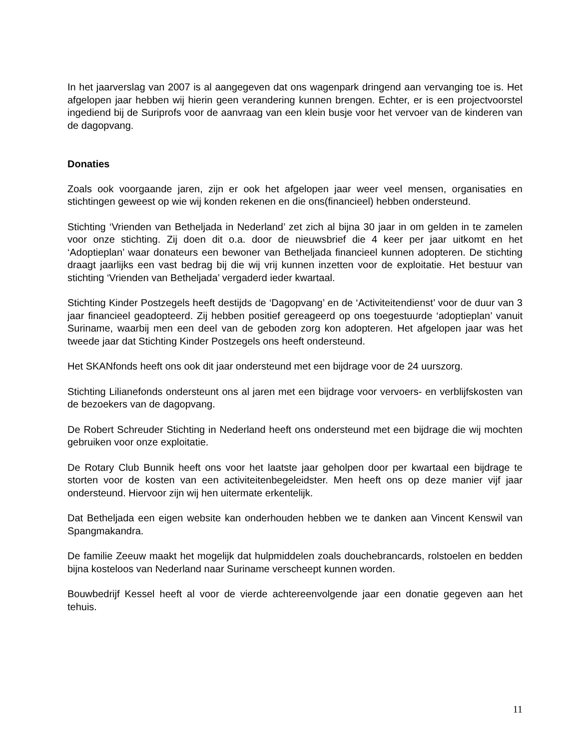In het jaarverslag van 2007 is al aangegeven dat ons wagenpark dringend aan vervanging toe is. Het afgelopen jaar hebben wij hierin geen verandering kunnen brengen. Echter, er is een projectvoorstel ingediend bij de Suriprofs voor de aanvraag van een klein busje voor het vervoer van de kinderen van de dagopvang.
Donaties
Zoals ook voorgaande jaren, zijn er ook het afgelopen jaar weer veel mensen, organisaties en stichtingen geweest op wie wij konden rekenen en die ons(financieel) hebben ondersteund.
Stichting ‘Vrienden van Betheljada in Nederland’ zet zich al bijna 30 jaar in om gelden in te zamelen voor onze stichting. Zij doen dit o.a. door de nieuwsbrief die 4 keer per jaar uitkomt en het ‘Adoptieplan’ waar donateurs een bewoner van Betheljada financieel kunnen adopteren. De stichting draagt jaarlijks een vast bedrag bij die wij vrij kunnen inzetten voor de exploitatie. Het bestuur van stichting ‘Vrienden van Betheljada’ vergaderd ieder kwartaal.
Stichting Kinder Postzegels heeft destijds de ‘Dagopvang’ en de ‘Activiteitendienst’ voor de duur van 3 jaar financieel geadopteerd. Zij hebben positief gereageerd op ons toegestuurde ‘adoptieplan’ vanuit Suriname, waarbij men een deel van de geboden zorg kon adopteren. Het afgelopen jaar was het tweede jaar dat Stichting Kinder Postzegels ons heeft ondersteund.
Het SKANfonds heeft ons ook dit jaar ondersteund met een bijdrage voor de 24 uurszorg.
Stichting Lilianefonds ondersteunt ons al jaren met een bijdrage voor vervoers- en verblijfskosten van de bezoekers van de dagopvang.
De Robert Schreuder Stichting in Nederland heeft ons ondersteund met een bijdrage die wij mochten gebruiken voor onze exploitatie.
De Rotary Club Bunnik heeft ons voor het laatste jaar geholpen door per kwartaal een bijdrage te storten voor de kosten van een activiteitenbegeleidster. Men heeft ons op deze manier vijf jaar ondersteund. Hiervoor zijn wij hen uitermate erkentelijk.
Dat Betheljada een eigen website kan onderhouden hebben we te danken aan Vincent Kenswil van Spangmakandra.
De familie Zeeuw maakt het mogelijk dat hulpmiddelen zoals douchebrancards, rolstoelen en bedden bijna kosteloos van Nederland naar Suriname verscheept kunnen worden.
Bouwbedrijf Kessel heeft al voor de vierde achtereenvolgende jaar een donatie gegeven aan het tehuis.
11